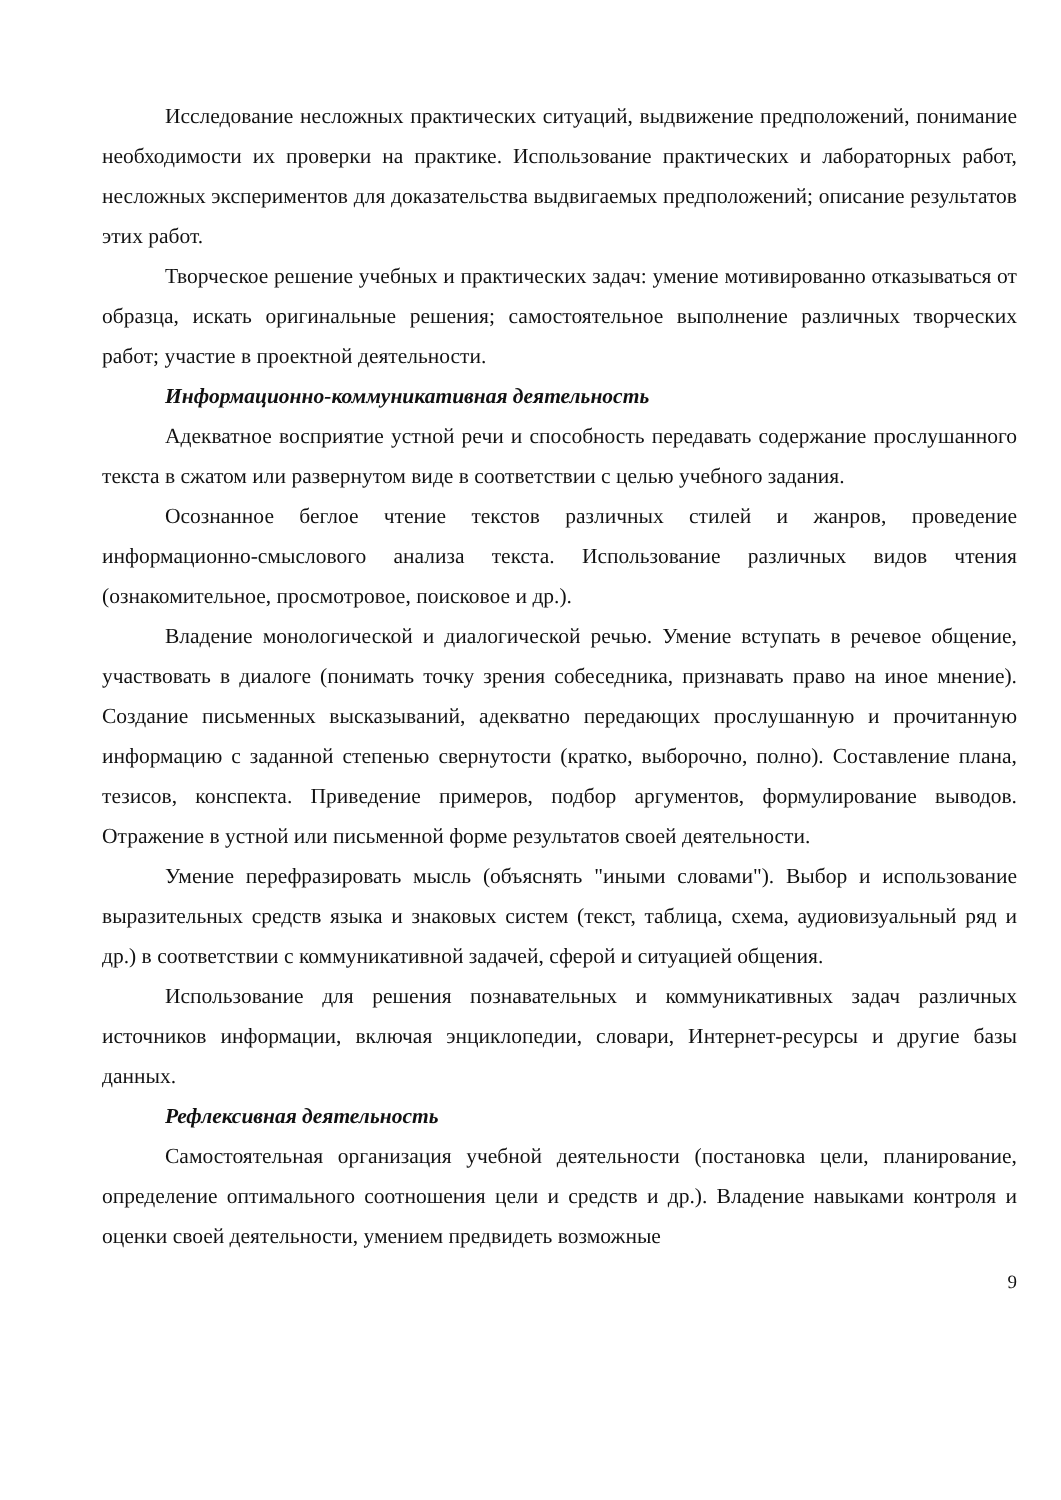Исследование несложных практических ситуаций, выдвижение предположений, понимание необходимости их проверки на практике. Использование практических и лабораторных работ, несложных экспериментов для доказательства выдвигаемых предположений; описание результатов этих работ.
Творческое решение учебных и практических задач: умение мотивированно отказываться от образца, искать оригинальные решения; самостоятельное выполнение различных творческих работ; участие в проектной деятельности.
Информационно-коммуникативная деятельность
Адекватное восприятие устной речи и способность передавать содержание прослушанного текста в сжатом или развернутом виде в соответствии с целью учебного задания.
Осознанное беглое чтение текстов различных стилей и жанров, проведение информационно-смыслового анализа текста. Использование различных видов чтения (ознакомительное, просмотровое, поисковое и др.).
Владение монологической и диалогической речью. Умение вступать в речевое общение, участвовать в диалоге (понимать точку зрения собеседника, признавать право на иное мнение). Создание письменных высказываний, адекватно передающих прослушанную и прочитанную информацию с заданной степенью свернутости (кратко, выборочно, полно). Составление плана, тезисов, конспекта. Приведение примеров, подбор аргументов, формулирование выводов. Отражение в устной или письменной форме результатов своей деятельности.
Умение перефразировать мысль (объяснять "иными словами"). Выбор и использование выразительных средств языка и знаковых систем (текст, таблица, схема, аудиовизуальный ряд и др.) в соответствии с коммуникативной задачей, сферой и ситуацией общения.
Использование для решения познавательных и коммуникативных задач различных источников информации, включая энциклопедии, словари, Интернет-ресурсы и другие базы данных.
Рефлексивная деятельность
Самостоятельная организация учебной деятельности (постановка цели, планирование, определение оптимального соотношения цели и средств и др.). Владение навыками контроля и оценки своей деятельности, умением предвидеть возможные
9